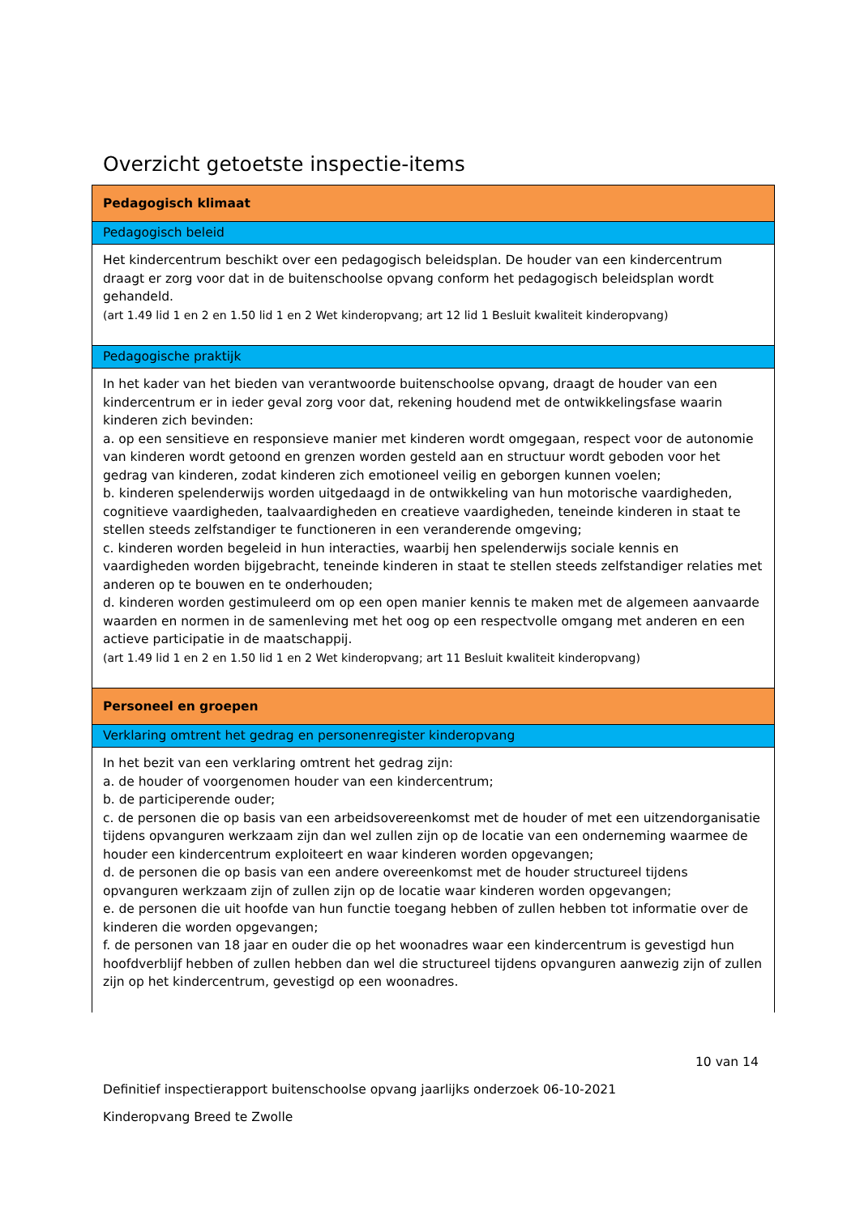Overzicht getoetste inspectie-items
| Pedagogisch klimaat |
| Pedagogisch beleid |
| Het kindercentrum beschikt over een pedagogisch beleidsplan. De houder van een kindercentrum draagt er zorg voor dat in de buitenschoolse opvang conform het pedagogisch beleidsplan wordt gehandeld. (art 1.49 lid 1 en 2 en 1.50 lid 1 en 2 Wet kinderopvang; art 12 lid 1 Besluit kwaliteit kinderopvang) |
| Pedagogische praktijk |
| In het kader van het bieden van verantwoorde buitenschoolse opvang, draagt de houder van een kindercentrum er in ieder geval zorg voor dat, rekening houdend met de ontwikkelingsfase waarin kinderen zich bevinden: a. op een sensitieve en responsieve manier met kinderen wordt omgegaan, respect voor de autonomie van kinderen wordt getoond en grenzen worden gesteld aan en structuur wordt geboden voor het gedrag van kinderen, zodat kinderen zich emotioneel veilig en geborgen kunnen voelen; b. kinderen spelenderwijs worden uitgedaagd in de ontwikkeling van hun motorische vaardigheden, cognitieve vaardigheden, taalvaardigheden en creatieve vaardigheden, teneinde kinderen in staat te stellen steeds zelfstandiger te functioneren in een veranderende omgeving; c. kinderen worden begeleid in hun interacties, waarbij hen spelenderwijs sociale kennis en vaardigheden worden bijgebracht, teneinde kinderen in staat te stellen steeds zelfstandiger relaties met anderen op te bouwen en te onderhouden; d. kinderen worden gestimuleerd om op een open manier kennis te maken met de algemeen aanvaarde waarden en normen in de samenleving met het oog op een respectvolle omgang met anderen en een actieve participatie in de maatschappij. (art 1.49 lid 1 en 2 en 1.50 lid 1 en 2 Wet kinderopvang; art 11 Besluit kwaliteit kinderopvang) |
| Personeel en groepen |
| Verklaring omtrent het gedrag en personenregister kinderopvang |
| In het bezit van een verklaring omtrent het gedrag zijn: a. de houder of voorgenomen houder van een kindercentrum; b. de participerende ouder; c. de personen die op basis van een arbeidsovereenkomst met de houder of met een uitzendorganisatie tijdens opvanguren werkzaam zijn dan wel zullen zijn op de locatie van een onderneming waarmee de houder een kindercentrum exploiteert en waar kinderen worden opgevangen; d. de personen die op basis van een andere overeenkomst met de houder structureel tijdens opvanguren werkzaam zijn of zullen zijn op de locatie waar kinderen worden opgevangen; e. de personen die uit hoofde van hun functie toegang hebben of zullen hebben tot informatie over de kinderen die worden opgevangen; f. de personen van 18 jaar en ouder die op het woonadres waar een kindercentrum is gevestigd hun hoofdverblijf hebben of zullen hebben dan wel die structureel tijdens opvanguren aanwezig zijn of zullen zijn op het kindercentrum, gevestigd op een woonadres. |
10 van 14
Definitief inspectierapport buitenschoolse opvang jaarlijks onderzoek 06-10-2021
Kinderopvang Breed te Zwolle